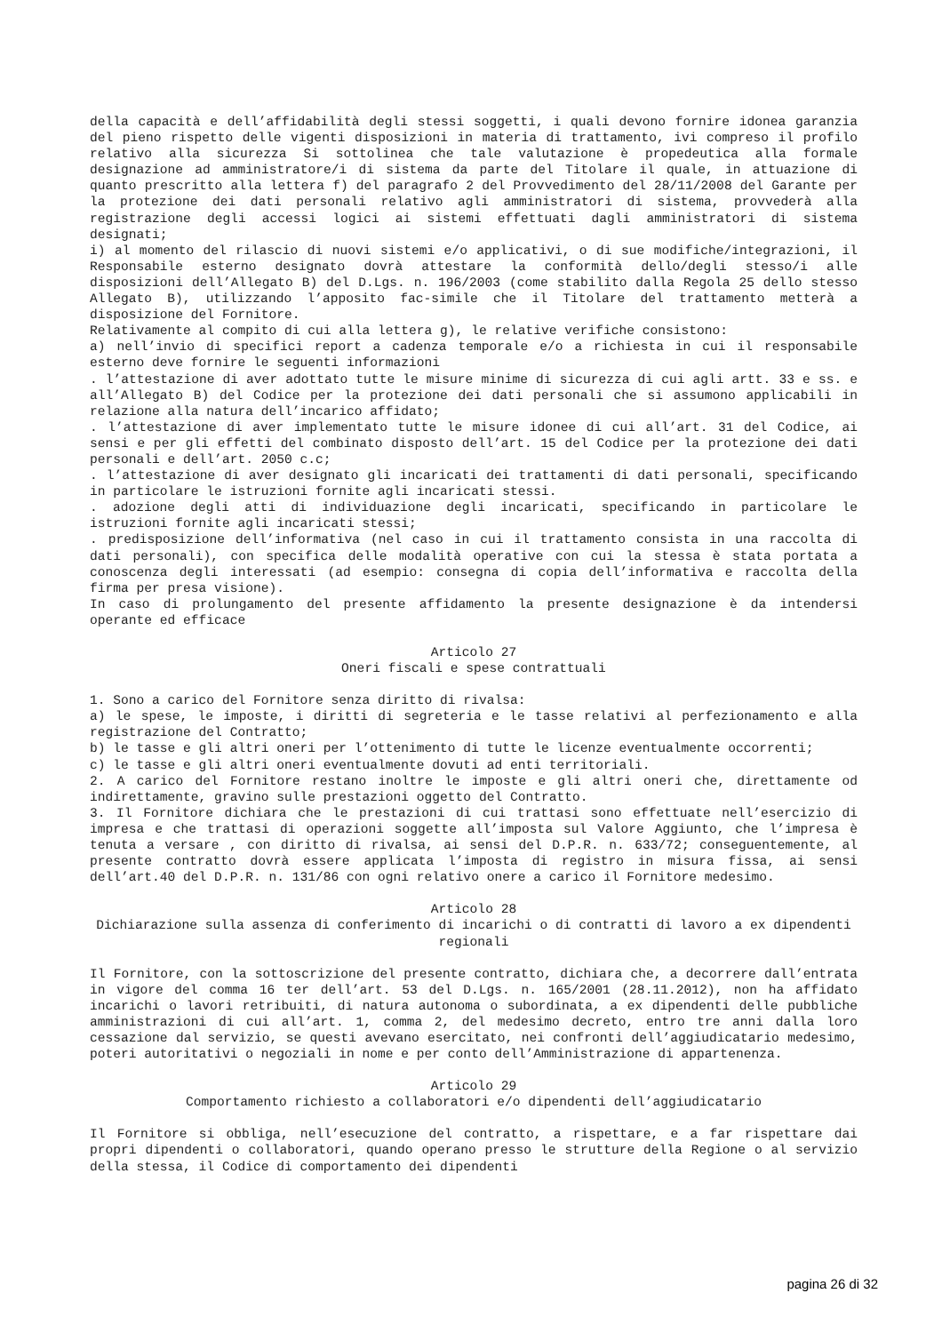della capacità e dell’affidabilità degli stessi soggetti, i quali devono fornire idonea garanzia del pieno rispetto delle vigenti disposizioni in materia di trattamento, ivi compreso il profilo relativo alla sicurezza Si sottolinea che tale valutazione è propedeutica alla formale designazione ad amministratore/i di sistema da parte del Titolare il quale, in attuazione di quanto prescritto alla lettera f) del paragrafo 2 del Provvedimento del 28/11/2008 del Garante per la protezione dei dati personali relativo agli amministratori di sistema, provvederà alla registrazione degli accessi logici ai sistemi effettuati dagli amministratori di sistema designati;
i) al momento del rilascio di nuovi sistemi e/o applicativi, o di sue modifiche/integrazioni, il Responsabile esterno designato dovrà attestare la conformità dello/degli stesso/i alle disposizioni dell’Allegato B) del D.Lgs. n. 196/2003 (come stabilito dalla Regola 25 dello stesso Allegato B), utilizzando l’apposito fac-simile che il Titolare del trattamento metterà a disposizione del Fornitore.
Relativamente al compito di cui alla lettera g), le relative verifiche consistono:
a) nell’invio di specifici report a cadenza temporale e/o a richiesta in cui il responsabile esterno deve fornire le seguenti informazioni
. l’attestazione di aver adottato tutte le misure minime di sicurezza di cui agli artt. 33 e ss. e all’Allegato B) del Codice per la protezione dei dati personali che si assumono applicabili in relazione alla natura dell’incarico affidato;
. l’attestazione di aver implementato tutte le misure idonee di cui all’art. 31 del Codice, ai sensi e per gli effetti del combinato disposto dell’art. 15 del Codice per la protezione dei dati personali e dell’art. 2050 c.c;
. l’attestazione di aver designato gli incaricati dei trattamenti di dati personali, specificando in particolare le istruzioni fornite agli incaricati stessi.
. adozione degli atti di individuazione degli incaricati, specificando in particolare le istruzioni fornite agli incaricati stessi;
. predisposizione dell’informativa (nel caso in cui il trattamento consista in una raccolta di dati personali), con specifica delle modalità operative con cui la stessa è stata portata a conoscenza degli interessati (ad esempio: consegna di copia dell’informativa e raccolta della firma per presa visione).
In caso di prolungamento del presente affidamento la presente designazione è da intendersi operante ed efficace
Articolo 27
Oneri fiscali e spese contrattuali
1. Sono a carico del Fornitore senza diritto di rivalsa:
a) le spese, le imposte, i diritti di segreteria e le tasse relativi al perfezionamento e alla registrazione del Contratto;
b) le tasse e gli altri oneri per l’ottenimento di tutte le licenze eventualmente occorrenti;
c) le tasse e gli altri oneri eventualmente dovuti ad enti territoriali.
2. A carico del Fornitore restano inoltre le imposte e gli altri oneri che, direttamente od indirettamente, gravino sulle prestazioni oggetto del Contratto.
3. Il Fornitore dichiara che le prestazioni di cui trattasi sono effettuate nell’esercizio di impresa e che trattasi di operazioni soggette all’imposta sul Valore Aggiunto, che l’impresa è tenuta a versare , con diritto di rivalsa, ai sensi del D.P.R. n. 633/72; conseguentemente, al presente contratto dovrà essere applicata l’imposta di registro in misura fissa, ai sensi dell’art.40 del D.P.R. n. 131/86 con ogni relativo onere a carico il Fornitore medesimo.
Articolo 28
Dichiarazione sulla assenza di conferimento di incarichi o di contratti di lavoro a ex dipendenti regionali
Il Fornitore, con la sottoscrizione del presente contratto, dichiara che, a decorrere dall’entrata in vigore del comma 16 ter dell’art. 53 del D.Lgs. n. 165/2001 (28.11.2012), non ha affidato incarichi o lavori retribuiti, di natura autonoma o subordinata, a ex dipendenti delle pubbliche amministrazioni di cui all’art. 1, comma 2, del medesimo decreto, entro tre anni dalla loro cessazione dal servizio, se questi avevano esercitato, nei confronti dell’aggiudicatario medesimo, poteri autoritativi o negoziali in nome e per conto dell’Amministrazione di appartenenza.
Articolo 29
Comportamento richiesto a collaboratori e/o dipendenti dell’aggiudicatario
Il Fornitore si obbliga, nell’esecuzione del contratto, a rispettare, e a far rispettare dai propri dipendenti o collaboratori, quando operano presso le strutture della Regione o al servizio della stessa, il Codice di comportamento dei dipendenti
pagina 26 di 32